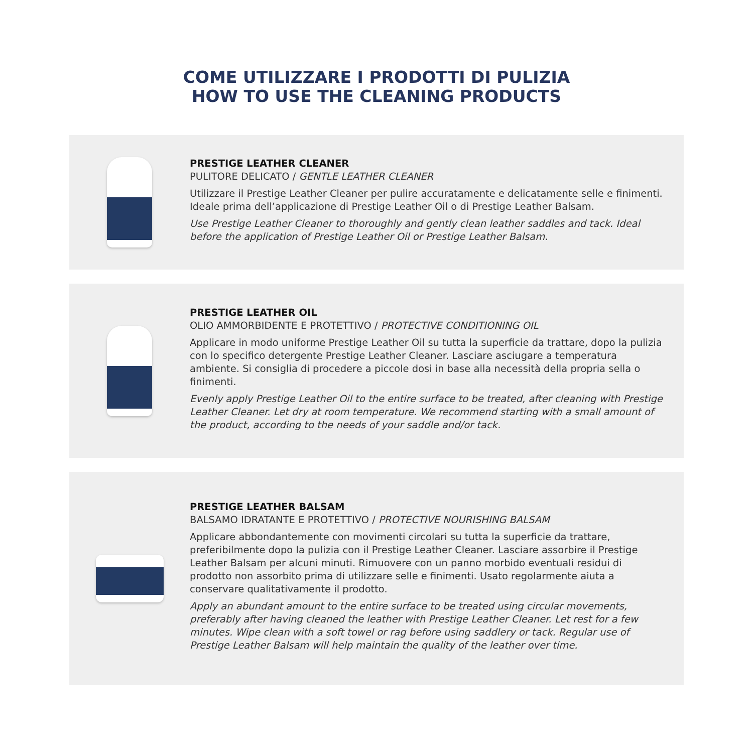COME UTILIZZARE I PRODOTTI DI PULIZIA
HOW TO USE THE CLEANING PRODUCTS
PRESTIGE LEATHER CLEANER
PULITORE DELICATO / GENTLE LEATHER CLEANER
Utilizzare il Prestige Leather Cleaner per pulire accuratamente e delicatamente selle e finimenti. Ideale prima dell’applicazione di Prestige Leather Oil o di Prestige Leather Balsam.
Use Prestige Leather Cleaner to thoroughly and gently clean leather saddles and tack. Ideal before the application of Prestige Leather Oil or Prestige Leather Balsam.
PRESTIGE LEATHER OIL
OLIO AMMORBIDENTE E PROTETTIVO / PROTECTIVE CONDITIONING OIL
Applicare in modo uniforme Prestige Leather Oil su tutta la superficie da trattare, dopo la pulizia con lo specifico detergente Prestige Leather Cleaner. Lasciare asciugare a temperatura ambiente. Si consiglia di procedere a piccole dosi in base alla necessità della propria sella o finimenti.
Evenly apply Prestige Leather Oil to the entire surface to be treated, after cleaning with Prestige Leather Cleaner. Let dry at room temperature. We recommend starting with a small amount of the product, according to the needs of your saddle and/or tack.
PRESTIGE LEATHER BALSAM
BALSAMO IDRATANTE E PROTETTIVO / PROTECTIVE NOURISHING BALSAM
Applicare abbondantemente con movimenti circolari su tutta la superficie da trattare, preferibilmente dopo la pulizia con il Prestige Leather Cleaner. Lasciare assorbire il Prestige Leather Balsam per alcuni minuti. Rimuovere con un panno morbido eventuali residui di prodotto non assorbito prima di utilizzare selle e finimenti. Usato regolarmente aiuta a conservare qualitativamente il prodotto.
Apply an abundant amount to the entire surface to be treated using circular movements, preferably after having cleaned the leather with Prestige Leather Cleaner. Let rest for a few minutes. Wipe clean with a soft towel or rag before using saddlery or tack. Regular use of Prestige Leather Balsam will help maintain the quality of the leather over time.